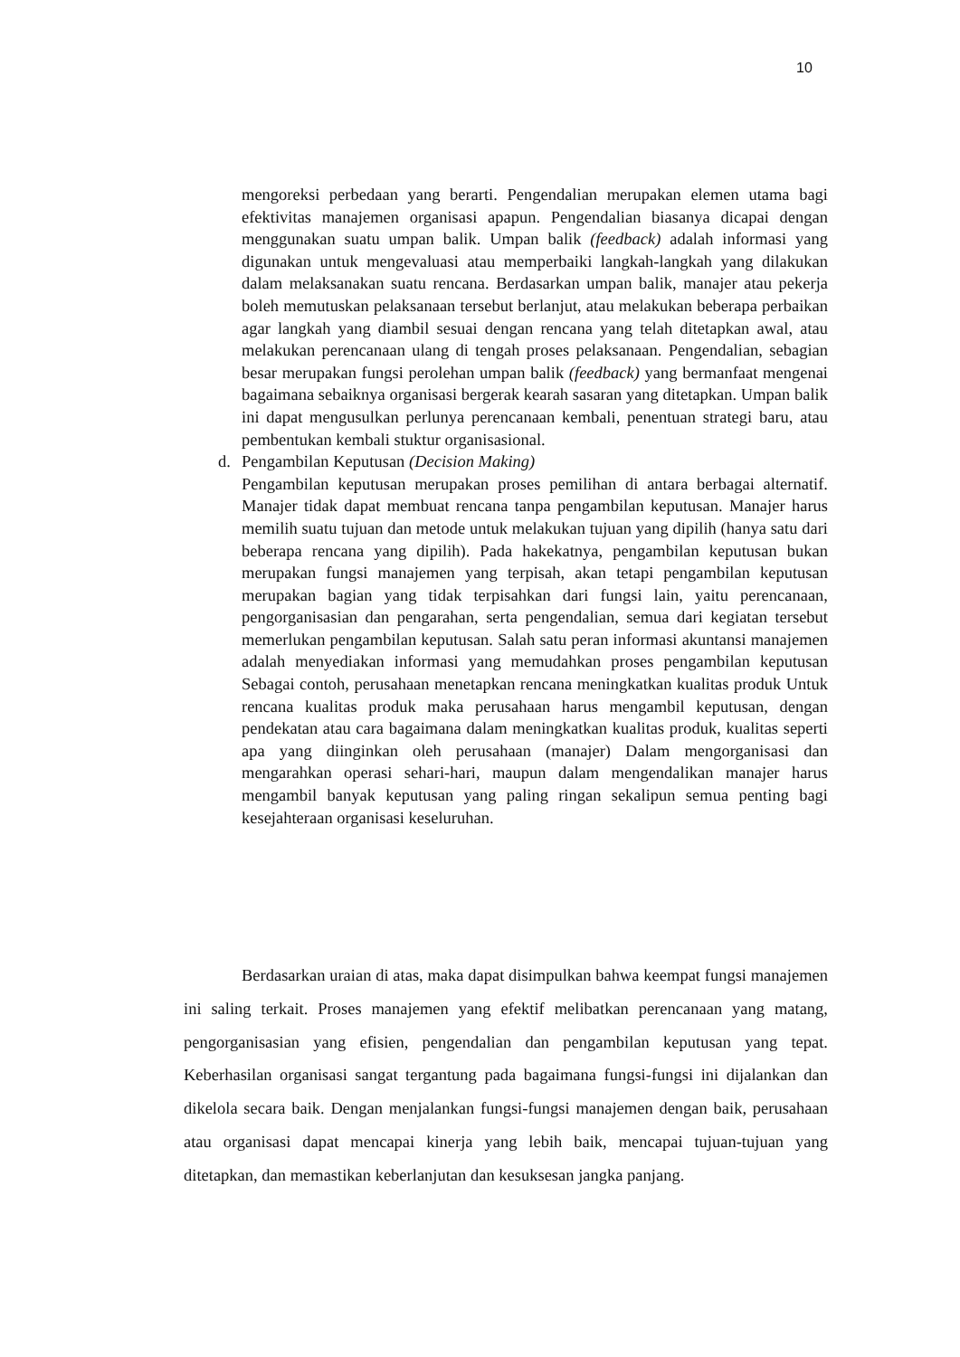10
mengoreksi perbedaan yang berarti. Pengendalian merupakan elemen utama bagi efektivitas manajemen organisasi apapun. Pengendalian biasanya dicapai dengan menggunakan suatu umpan balik. Umpan balik (feedback) adalah informasi yang digunakan untuk mengevaluasi atau memperbaiki langkah-langkah yang dilakukan dalam melaksanakan suatu rencana. Berdasarkan umpan balik, manajer atau pekerja boleh memutuskan pelaksanaan tersebut berlanjut, atau melakukan beberapa perbaikan agar langkah yang diambil sesuai dengan rencana yang telah ditetapkan awal, atau melakukan perencanaan ulang di tengah proses pelaksanaan. Pengendalian, sebagian besar merupakan fungsi perolehan umpan balik (feedback) yang bermanfaat mengenai bagaimana sebaiknya organisasi bergerak kearah sasaran yang ditetapkan. Umpan balik ini dapat mengusulkan perlunya perencanaan kembali, penentuan strategi baru, atau pembentukan kembali stuktur organisasional.
d. Pengambilan Keputusan (Decision Making)
Pengambilan keputusan merupakan proses pemilihan di antara berbagai alternatif. Manajer tidak dapat membuat rencana tanpa pengambilan keputusan. Manajer harus memilih suatu tujuan dan metode untuk melakukan tujuan yang dipilih (hanya satu dari beberapa rencana yang dipilih). Pada hakekatnya, pengambilan keputusan bukan merupakan fungsi manajemen yang terpisah, akan tetapi pengambilan keputusan merupakan bagian yang tidak terpisahkan dari fungsi lain, yaitu perencanaan, pengorganisasian dan pengarahan, serta pengendalian, semua dari kegiatan tersebut memerlukan pengambilan keputusan. Salah satu peran informasi akuntansi manajemen adalah menyediakan informasi yang memudahkan proses pengambilan keputusan Sebagai contoh, perusahaan menetapkan rencana meningkatkan kualitas produk Untuk rencana kualitas produk maka perusahaan harus mengambil keputusan, dengan pendekatan atau cara bagaimana dalam meningkatkan kualitas produk, kualitas seperti apa yang diinginkan oleh perusahaan (manajer) Dalam mengorganisasi dan mengarahkan operasi sehari-hari, maupun dalam mengendalikan manajer harus mengambil banyak keputusan yang paling ringan sekalipun semua penting bagi kesejahteraan organisasi keseluruhan.
Berdasarkan uraian di atas, maka dapat disimpulkan bahwa keempat fungsi manajemen ini saling terkait. Proses manajemen yang efektif melibatkan perencanaan yang matang, pengorganisasian yang efisien, pengendalian dan pengambilan keputusan yang tepat. Keberhasilan organisasi sangat tergantung pada bagaimana fungsi-fungsi ini dijalankan dan dikelola secara baik. Dengan menjalankan fungsi-fungsi manajemen dengan baik, perusahaan atau organisasi dapat mencapai kinerja yang lebih baik, mencapai tujuan-tujuan yang ditetapkan, dan memastikan keberlanjutan dan kesuksesan jangka panjang.